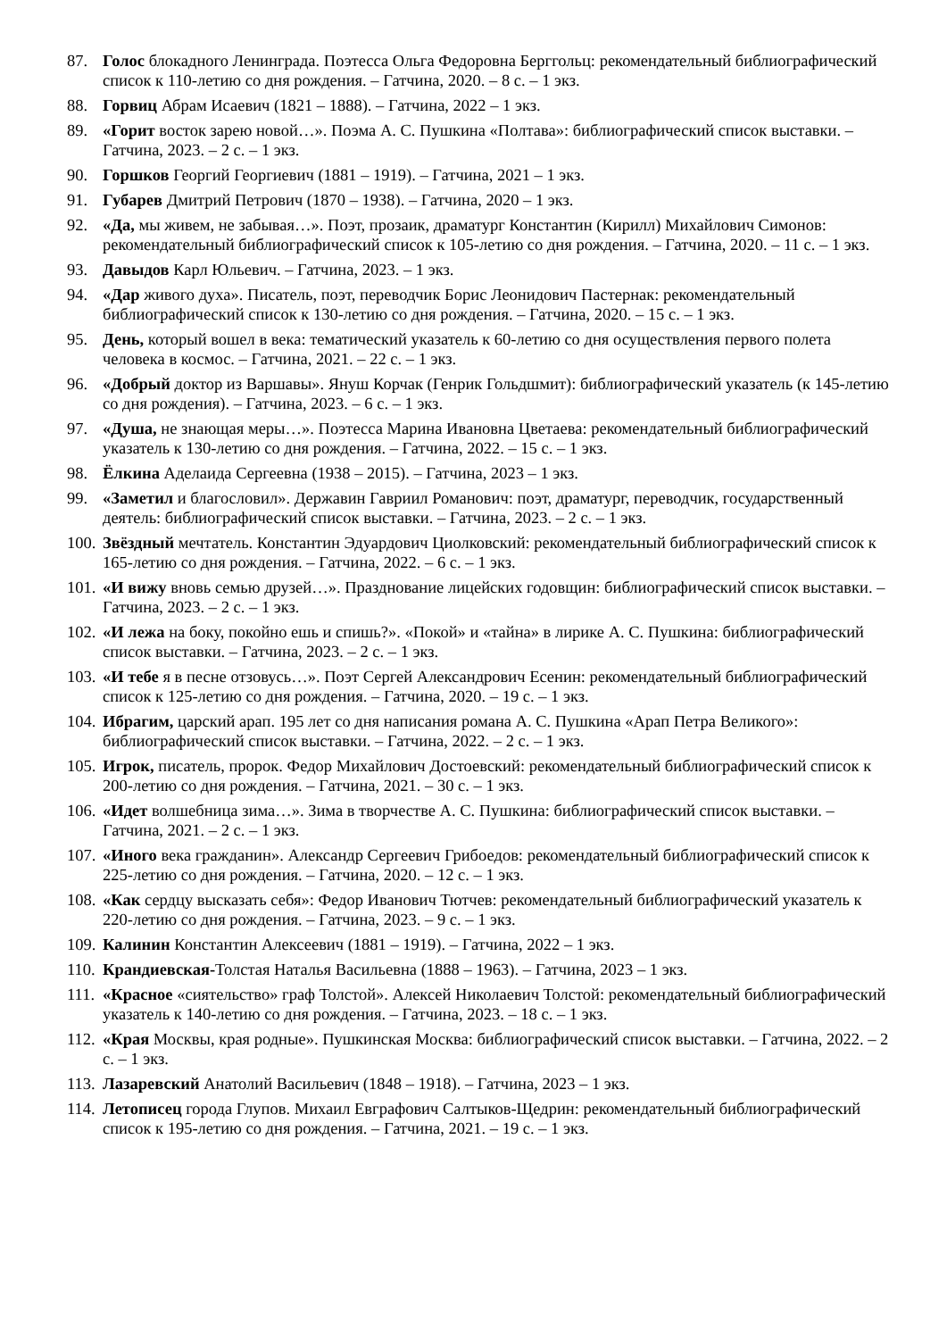87. Голос блокадного Ленинграда. Поэтесса Ольга Федоровна Берггольц: рекомендательный библиографический список к 110-летию со дня рождения. – Гатчина, 2020. – 8 с. – 1 экз.
88. Горвиц Абрам Исаевич (1821 – 1888). – Гатчина, 2022 – 1 экз.
89. «Горит восток зарею новой…». Поэма А. С. Пушкина «Полтава»: библиографический список выставки. – Гатчина, 2023. – 2 с. – 1 экз.
90. Горшков Георгий Георгиевич (1881 – 1919). – Гатчина, 2021 – 1 экз.
91. Губарев Дмитрий Петрович (1870 – 1938). – Гатчина, 2020 – 1 экз.
92. «Да, мы живем, не забывая…». Поэт, прозаик, драматург Константин (Кирилл) Михайлович Симонов: рекомендательный библиографический список к 105-летию со дня рождения. – Гатчина, 2020. – 11 с. – 1 экз.
93. Давыдов Карл Юльевич. – Гатчина, 2023. – 1 экз.
94. «Дар живого духа». Писатель, поэт, переводчик Борис Леонидович Пастернак: рекомендательный библиографический список к 130-летию со дня рождения. – Гатчина, 2020. – 15 с. – 1 экз.
95. День, который вошел в века: тематический указатель к 60-летию со дня осуществления первого полета человека в космос. – Гатчина, 2021. – 22 с. – 1 экз.
96. «Добрый доктор из Варшавы». Януш Корчак (Генрик Гольдшмит): библиографический указатель (к 145-летию со дня рождения). – Гатчина, 2023. – 6 с. – 1 экз.
97. «Душа, не знающая меры…». Поэтесса Марина Ивановна Цветаева: рекомендательный библиографический указатель к 130-летию со дня рождения. – Гатчина, 2022. – 15 с. – 1 экз.
98. Ёлкина Аделаида Сергеевна (1938 – 2015). – Гатчина, 2023 – 1 экз.
99. «Заметил и благословил». Державин Гавриил Романович: поэт, драматург, переводчик, государственный деятель: библиографический список выставки. – Гатчина, 2023. – 2 с. – 1 экз.
100. Звёздный мечтатель. Константин Эдуардович Циолковский: рекомендательный библиографический список к 165-летию со дня рождения. – Гатчина, 2022. – 6 с. – 1 экз.
101. «И вижу вновь семью друзей…». Празднование лицейских годовщин: библиографический список выставки. – Гатчина, 2023. – 2 с. – 1 экз.
102. «И лежа на боку, покойно ешь и спишь?». «Покой» и «тайна» в лирике А. С. Пушкина: библиографический список выставки. – Гатчина, 2023. – 2 с. – 1 экз.
103. «И тебе я в песне отзовусь…». Поэт Сергей Александрович Есенин: рекомендательный библиографический список к 125-летию со дня рождения. – Гатчина, 2020. – 19 с. – 1 экз.
104. Ибрагим, царский арап. 195 лет со дня написания романа А. С. Пушкина «Арап Петра Великого»: библиографический список выставки. – Гатчина, 2022. – 2 с. – 1 экз.
105. Игрок, писатель, пророк. Федор Михайлович Достоевский: рекомендательный библиографический список к 200-летию со дня рождения. – Гатчина, 2021. – 30 с. – 1 экз.
106. «Идет волшебница зима…». Зима в творчестве А. С. Пушкина: библиографический список выставки. – Гатчина, 2021. – 2 с. – 1 экз.
107. «Иного века гражданин». Александр Сергеевич Грибоедов: рекомендательный библиографический список к 225-летию со дня рождения. – Гатчина, 2020. – 12 с. – 1 экз.
108. «Как сердцу высказать себя»: Федор Иванович Тютчев: рекомендательный библиографический указатель к 220-летию со дня рождения. – Гатчина, 2023. – 9 с. – 1 экз.
109. Калинин Константин Алексеевич (1881 – 1919). – Гатчина, 2022 – 1 экз.
110. Крандиевская-Толстая Наталья Васильевна (1888 – 1963). – Гатчина, 2023 – 1 экз.
111. «Красное «сиятельство» граф Толстой». Алексей Николаевич Толстой: рекомендательный библиографический указатель к 140-летию со дня рождения. – Гатчина, 2023. – 18 с. – 1 экз.
112. «Края Москвы, края родные». Пушкинская Москва: библиографический список выставки. – Гатчина, 2022. – 2 с. – 1 экз.
113. Лазаревский Анатолий Васильевич (1848 – 1918). – Гатчина, 2023 – 1 экз.
114. Летописец города Глупов. Михаил Евграфович Салтыков-Щедрин: рекомендательный библиографический список к 195-летию со дня рождения. – Гатчина, 2021. – 19 с. – 1 экз.